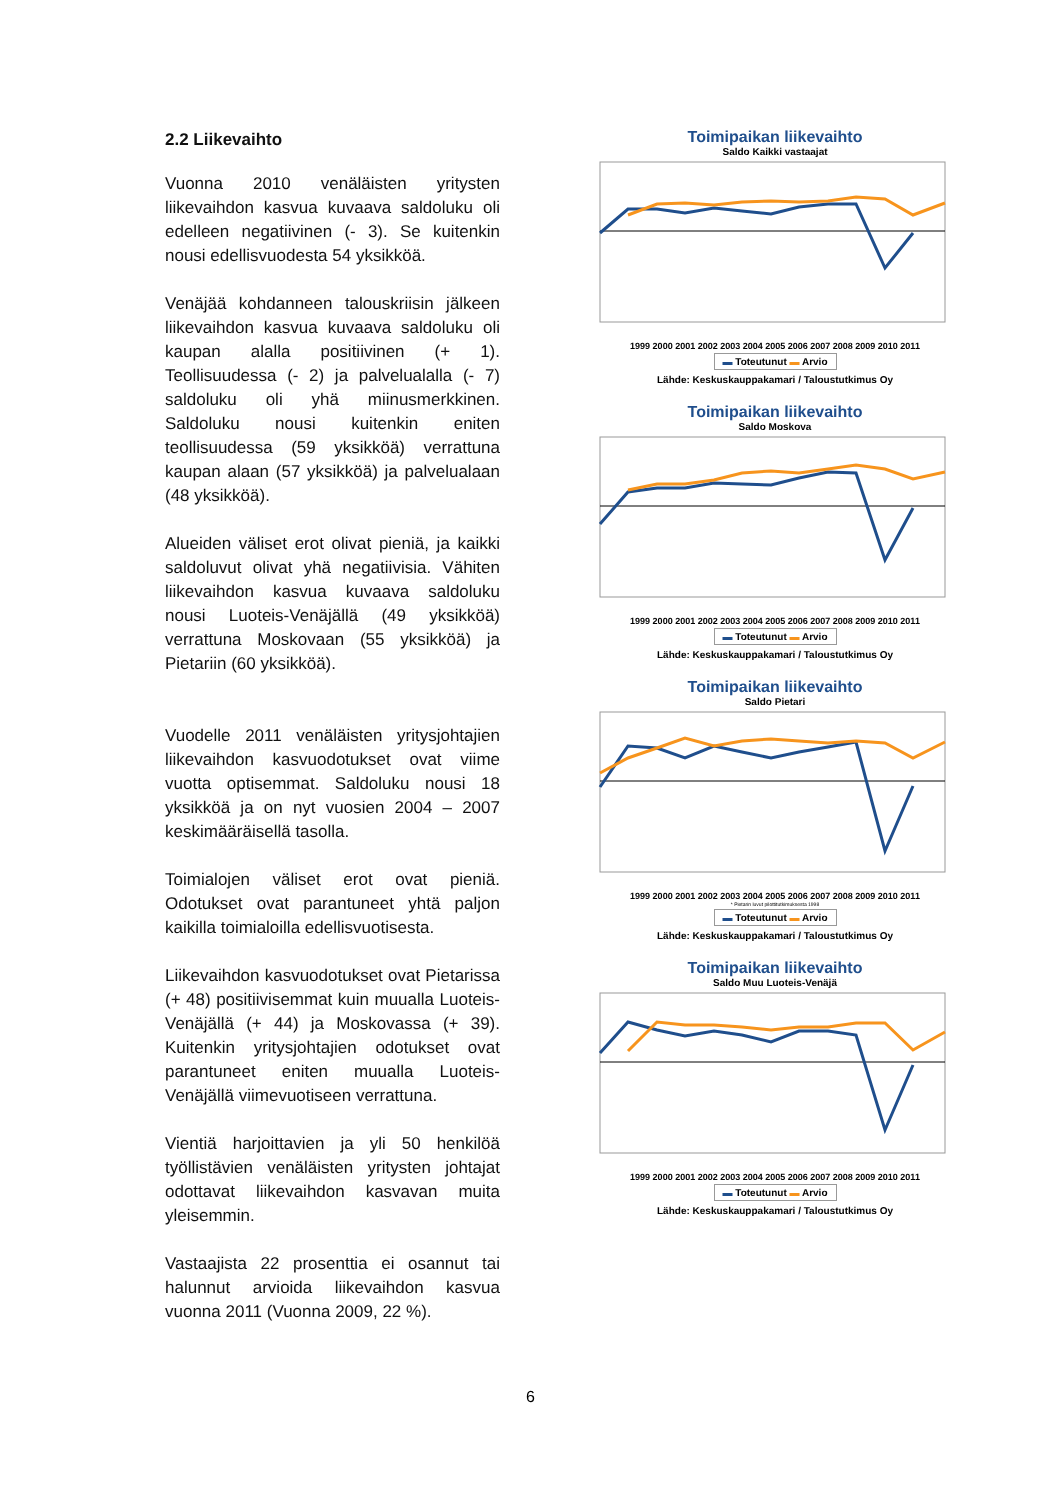2.2 Liikevaihto
Vuonna 2010 venäläisten yritysten liikevaihdon kasvua kuvaava saldoluku oli edelleen negatiivinen (- 3). Se kuitenkin nousi edellisvuodesta 54 yksikköä.
Venäjää kohdanneen talouskriisin jälkeen liikevaihdon kasvua kuvaava saldoluku oli kaupan alalla positiivinen (+ 1). Teollisuudessa (- 2) ja palvelualalla (- 7) saldoluku oli yhä miinusmerkkinen. Saldoluku nousi kuitenkin eniten teollisuudessa (59 yksikköä) verrattuna kaupan alaan (57 yksikköä) ja palvelualaan (48 yksikköä).
Alueiden väliset erot olivat pieniä, ja kaikki saldoluvut olivat yhä negatiivisia. Vähiten liikevaihdon kasvua kuvaava saldoluku nousi Luoteis-Venäjällä (49 yksikköä) verrattuna Moskovaan (55 yksikköä) ja Pietariin (60 yksikköä).
Vuodelle 2011 venäläisten yritysjohtajien liikevaihdon kasvuodotukset ovat viime vuotta optisemmat. Saldoluku nousi 18 yksikköä ja on nyt vuosien 2004 – 2007 keskimääräisellä tasolla.
Toimialojen väliset erot ovat pieniä. Odotukset ovat parantuneet yhtä paljon kaikilla toimialoilla edellisvuotisesta.
Liikevaihdon kasvuodotukset ovat Pietarissa (+ 48) positiivisemmat kuin muualla Luoteis-Venäjällä (+ 44) ja Moskovassa (+ 39). Kuitenkin yritysjohtajien odotukset ovat parantuneet eniten muualla Luoteis-Venäjällä viimevuotiseen verrattuna.
Vientiä harjoittavien ja yli 50 henkilöä työllistävien venäläisten yritysten johtajat odottavat liikevaihdon kasvavan muita yleisemmin.
Vastaajista 22 prosenttia ei osannut tai halunnut arvioida liikevaihdon kasvua vuonna 2011 (Vuonna 2009, 22 %).
Toimipaikan liikevaihto
Saldo Kaikki vastaajat
1999 2000 2001 2002 2003 2004 2005 2006 2007 2008 2009 2010 2011
▬ Toteutunut ▬ Arvio
Lähde: Keskuskauppakamari / Taloustutkimus Oy
Toimipaikan liikevaihto
Saldo Moskova
1999 2000 2001 2002 2003 2004 2005 2006 2007 2008 2009 2010 2011
▬ Toteutunut ▬ Arvio
Lähde: Keskuskauppakamari / Taloustutkimus Oy
Toimipaikan liikevaihto
Saldo Pietari
1999 2000 2001 2002 2003 2004 2005 2006 2007 2008 2009 2010 2011
* Pietarin luvut pilottitutkimuksesta 1998
▬ Toteutunut ▬ Arvio
Lähde: Keskuskauppakamari / Taloustutkimus Oy
Toimipaikan liikevaihto
Saldo Muu Luoteis-Venäjä
1999 2000 2001 2002 2003 2004 2005 2006 2007 2008 2009 2010 2011
▬ Toteutunut ▬ Arvio
Lähde: Keskuskauppakamari / Taloustutkimus Oy
6